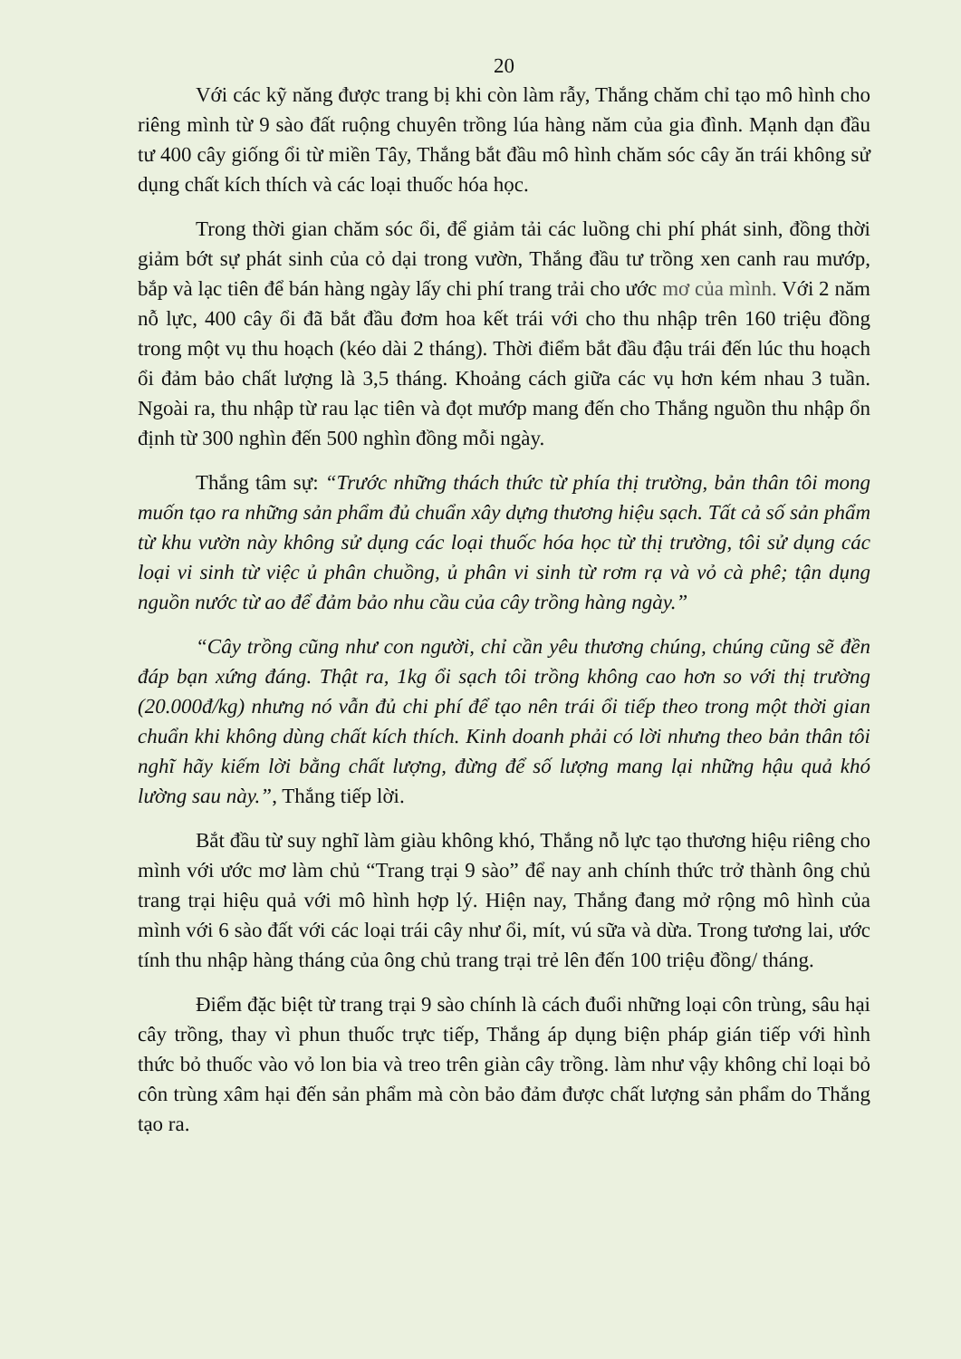20
Với các kỹ năng được trang bị khi còn làm rẫy, Thắng chăm chỉ tạo mô hình cho riêng mình từ 9 sào đất ruộng chuyên trồng lúa hàng năm của gia đình. Mạnh dạn đầu tư 400 cây giống ổi từ miền Tây, Thắng bắt đầu mô hình chăm sóc cây ăn trái không sử dụng chất kích thích và các loại thuốc hóa học.
Trong thời gian chăm sóc ổi, để giảm tải các luồng chi phí phát sinh, đồng thời giảm bớt sự phát sinh của cỏ dại trong vườn, Thắng đầu tư trồng xen canh rau mướp, bắp và lạc tiên để bán hàng ngày lấy chi phí trang trải cho ước mơ của mình. Với 2 năm nỗ lực, 400 cây ổi đã bắt đầu đơm hoa kết trái với cho thu nhập trên 160 triệu đồng trong một vụ thu hoạch (kéo dài 2 tháng). Thời điểm bắt đầu đậu trái đến lúc thu hoạch ổi đảm bảo chất lượng là 3,5 tháng. Khoảng cách giữa các vụ hơn kém nhau 3 tuần. Ngoài ra, thu nhập từ rau lạc tiên và đọt mướp mang đến cho Thắng nguồn thu nhập ổn định từ 300 nghìn đến 500 nghìn đồng mỗi ngày.
Thắng tâm sự: “Trước những thách thức từ phía thị trường, bản thân tôi mong muốn tạo ra những sản phẩm đủ chuẩn xây dựng thương hiệu sạch. Tất cả số sản phẩm từ khu vườn này không sử dụng các loại thuốc hóa học từ thị trường, tôi sử dụng các loại vi sinh từ việc ủ phân chuồng, ủ phân vi sinh từ rơm rạ và vỏ cà phê; tận dụng nguồn nước từ ao để đảm bảo nhu cầu của cây trồng hàng ngày.”
“Cây trồng cũng như con người, chỉ cần yêu thương chúng, chúng cũng sẽ đền đáp bạn xứng đáng. Thật ra, 1kg ổi sạch tôi trồng không cao hơn so với thị trường (20.000đ/kg) nhưng nó vẫn đủ chi phí để tạo nên trái ổi tiếp theo trong một thời gian chuẩn khi không dùng chất kích thích. Kinh doanh phải có lời nhưng theo bản thân tôi nghĩ hãy kiếm lời bằng chất lượng, đừng để số lượng mang lại những hậu quả khó lường sau này.”, Thắng tiếp lời.
Bắt đầu từ suy nghĩ làm giàu không khó, Thắng nỗ lực tạo thương hiệu riêng cho mình với ước mơ làm chủ “Trang trại 9 sào” để nay anh chính thức trở thành ông chủ trang trại hiệu quả với mô hình hợp lý. Hiện nay, Thắng đang mở rộng mô hình của mình với 6 sào đất với các loại trái cây như ổi, mít, vú sữa và dừa. Trong tương lai, ước tính thu nhập hàng tháng của ông chủ trang trại trẻ lên đến 100 triệu đồng/ tháng.
Điểm đặc biệt từ trang trại 9 sào chính là cách đuổi những loại côn trùng, sâu hại cây trồng, thay vì phun thuốc trực tiếp, Thắng áp dụng biện pháp gián tiếp với hình thức bỏ thuốc vào vỏ lon bia và treo trên giàn cây trồng. làm như vậy không chỉ loại bỏ côn trùng xâm hại đến sản phẩm mà còn bảo đảm được chất lượng sản phẩm do Thắng tạo ra.